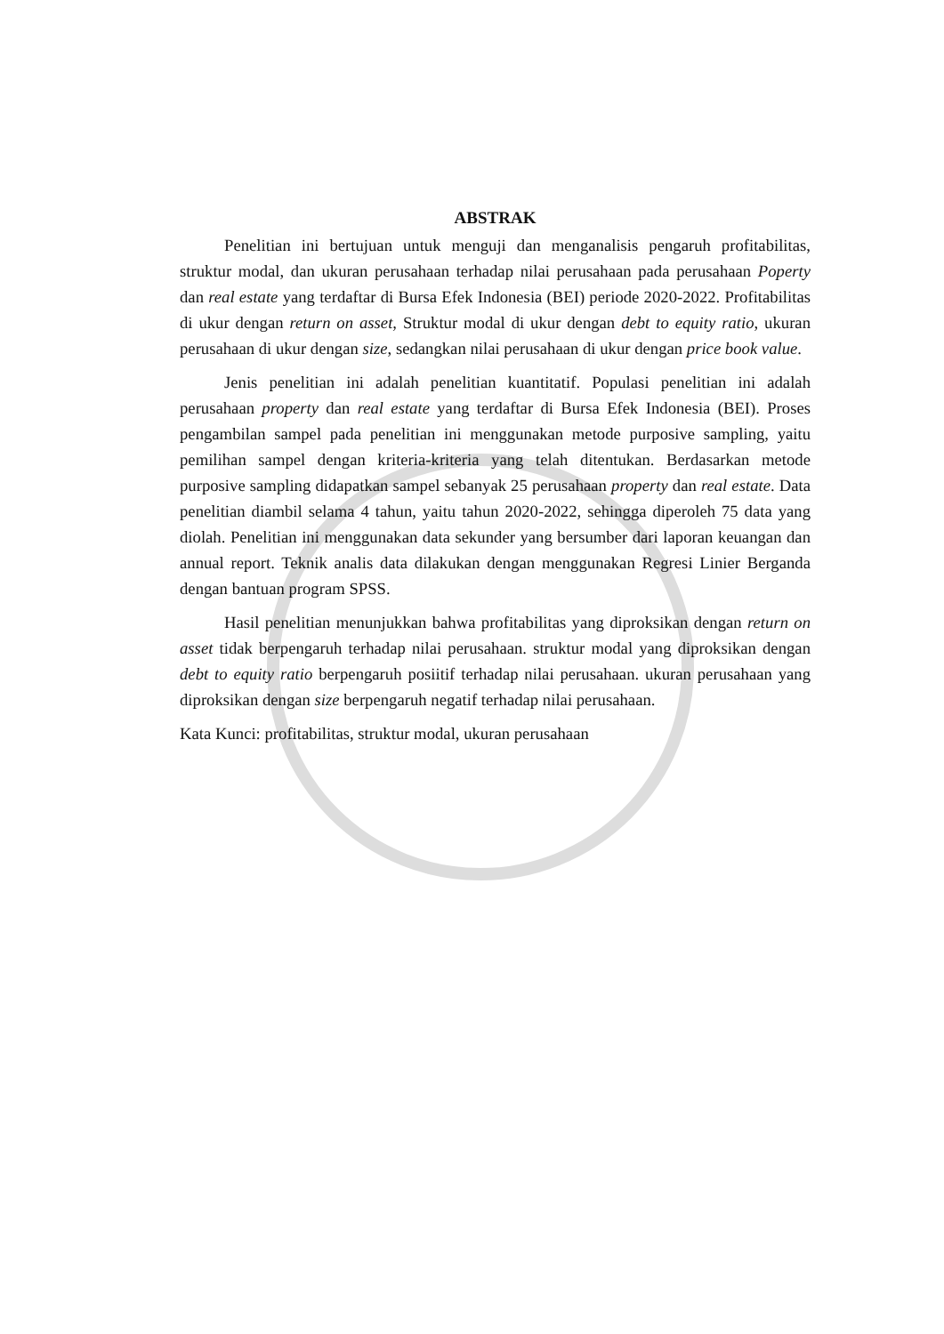ABSTRAK
Penelitian ini bertujuan untuk menguji dan menganalisis pengaruh profitabilitas, struktur modal, dan ukuran perusahaan terhadap nilai perusahaan pada perusahaan Poperty dan real estate yang terdaftar di Bursa Efek Indonesia (BEI) periode 2020-2022. Profitabilitas di ukur dengan return on asset, Struktur modal di ukur dengan debt to equity ratio, ukuran perusahaan di ukur dengan size, sedangkan nilai perusahaan di ukur dengan price book value.
Jenis penelitian ini adalah penelitian kuantitatif. Populasi penelitian ini adalah perusahaan property dan real estate yang terdaftar di Bursa Efek Indonesia (BEI). Proses pengambilan sampel pada penelitian ini menggunakan metode purposive sampling, yaitu pemilihan sampel dengan kriteria-kriteria yang telah ditentukan. Berdasarkan metode purposive sampling didapatkan sampel sebanyak 25 perusahaan property dan real estate. Data penelitian diambil selama 4 tahun, yaitu tahun 2020-2022, sehingga diperoleh 75 data yang diolah. Penelitian ini menggunakan data sekunder yang bersumber dari laporan keuangan dan annual report. Teknik analis data dilakukan dengan menggunakan Regresi Linier Berganda dengan bantuan program SPSS.
Hasil penelitian menunjukkan bahwa profitabilitas yang diproksikan dengan return on asset tidak berpengaruh terhadap nilai perusahaan. struktur modal yang diproksikan dengan debt to equity ratio berpengaruh posiitif terhadap nilai perusahaan. ukuran perusahaan yang diproksikan dengan size berpengaruh negatif terhadap nilai perusahaan.
Kata Kunci: profitabilitas, struktur modal, ukuran perusahaan